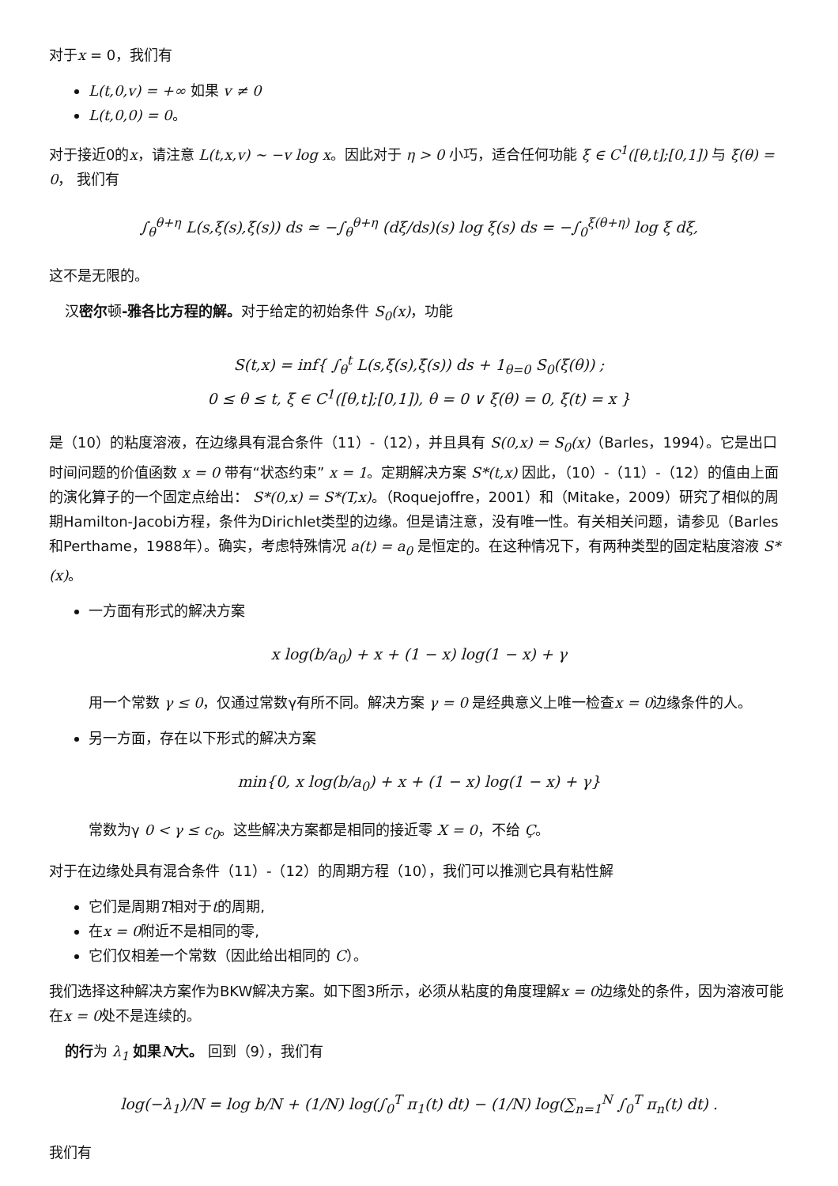对于x = 0，我们有
L(t,0,v) = +∞ 如果 v ≠ 0
L(t,0,0) = 0。
对于接近0的x，请注意 L(t,x,v) ∼ −v log x。因此对于 η > 0 小巧，适合任何功能 ξ ∈ C<sup>1</sup>([θ,t];[0,1]) 与 ξ(θ) = 0， 我们有
∫<sub>θ</sub><sup>θ+η</sup> L(s,ξ(s),ξ̇(s)) ds ≃ −∫<sub>θ</sub><sup>θ+η</sup> (dξ/ds)(s) log ξ(s) ds = −∫<sub>0</sub><sup>ξ(θ+η)</sup> log ξ dξ,
这不是无限的。
汉密尔顿-雅各比方程的解。对于给定的初始条件 S<sub>0</sub>(x)，功能
S(t,x) = inf{ ∫<sub>θ</sub><sup>t</sup> L(s,ξ(s),ξ̇(s)) ds + 1<sub>θ=0</sub> S<sub>0</sub>(ξ(θ)) ;
0 ≤ θ ≤ t, ξ ∈ C<sup>1</sup>([θ,t];[0,1]), θ = 0 ∨ ξ(θ) = 0, ξ(t) = x }
是（10）的粘度溶液，在边缘具有混合条件（11）-（12），并且具有 S(0,x) = S<sub>0</sub>(x)（Barles，1994）。它是出口时间问题的价值函数 x = 0 带有“状态约束” x = 1。定期解决方案 S*(t,x) 因此，（10）-（11）-（12）的值由上面的演化算子的一个固定点给出： S*(0,x) = S*(T,x)。（Roquejoffre，2001）和（Mitake，2009）研究了相似的周期Hamilton-Jacobi方程，条件为Dirichlet类型的边缘。但是请注意，没有唯一性。有关相关问题，请参见（Barles和Perthame，1988年）。确实，考虑特殊情况 a(t) = a<sub>0</sub> 是恒定的。在这种情况下，有两种类型的固定粘度溶液 S*(x)。
一方面有形式的解决方案
x log(b/a<sub>0</sub>) + x + (1 − x) log(1 − x) + γ
用一个常数 γ ≤ 0，仅通过常数γ有所不同。解决方案 γ = 0 是经典意义上唯一检查x = 0边缘条件的人。
另一方面，存在以下形式的解决方案
min{0, x log(b/a<sub>0</sub>) + x + (1 − x) log(1 − x) + γ}
常数为γ 0 < γ ≤ c<sub>0</sub>。这些解决方案都是相同的接近零 X = 0，不给 Ç。
对于在边缘处具有混合条件（11）-（12）的周期方程（10），我们可以推测它具有粘性解
它们是周期T相对于t的周期,
在x = 0附近不是相同的零,
它们仅相差一个常数（因此给出相同的 C）。
我们选择这种解决方案作为BKW解决方案。如下图3所示，必须从粘度的角度理解x = 0边缘处的条件，因为溶液可能在x = 0处不是连续的。
的行为 λ<sub>1</sub> 如果N大。 回到（9），我们有
log(−λ<sub>1</sub>)/N = log b/N + (1/N) log(∫<sub>0</sub><sup>T</sup> π<sub>1</sub>(t) dt) − (1/N) log(∑<sub>n=1</sub><sup>N</sup> ∫<sub>0</sub><sup>T</sup> π<sub>n</sub>(t) dt) .
我们有